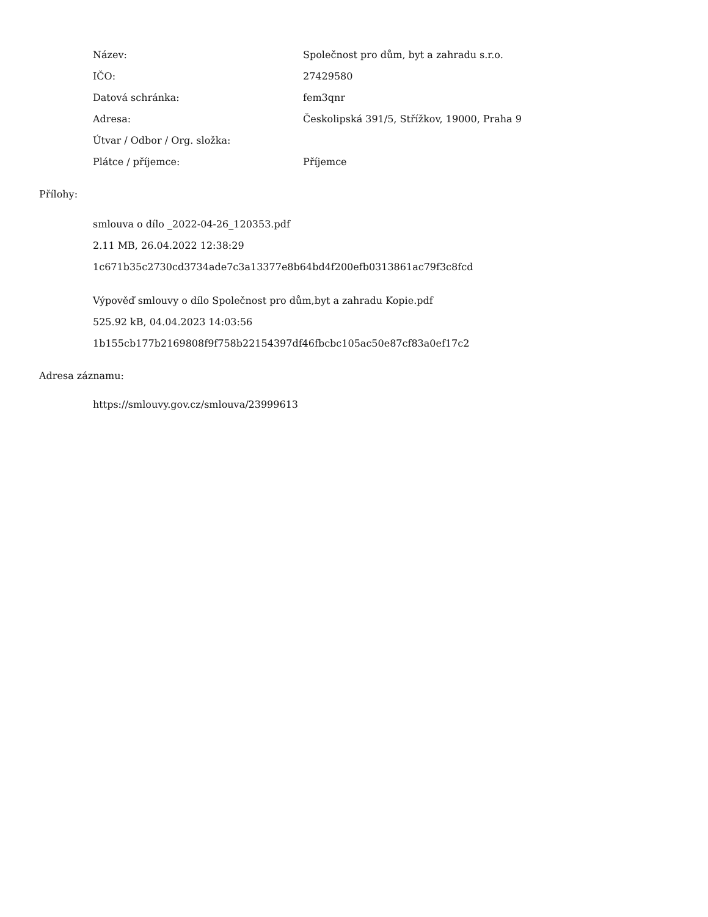| Název: | Společnost pro dům, byt a zahradu s.r.o. |
| IČO: | 27429580 |
| Datová schránka: | fem3qnr |
| Adresa: | Českolipská 391/5, Střížkov, 19000, Praha 9 |
| Útvar / Odbor / Org. složka: | |
| Plátce / příjemce: | Příjemce |
Přílohy:
smlouva o dílo _2022-04-26_120353.pdf
2.11 MB, 26.04.2022 12:38:29
1c671b35c2730cd3734ade7c3a13377e8b64bd4f200efb0313861ac79f3c8fcd
Výpověď smlouvy o dílo Společnost pro dům,byt a zahradu Kopie.pdf
525.92 kB, 04.04.2023 14:03:56
1b155cb177b2169808f9f758b22154397df46fbcbc105ac50e87cf83a0ef17c2
Adresa záznamu:
https://smlouvy.gov.cz/smlouva/23999613